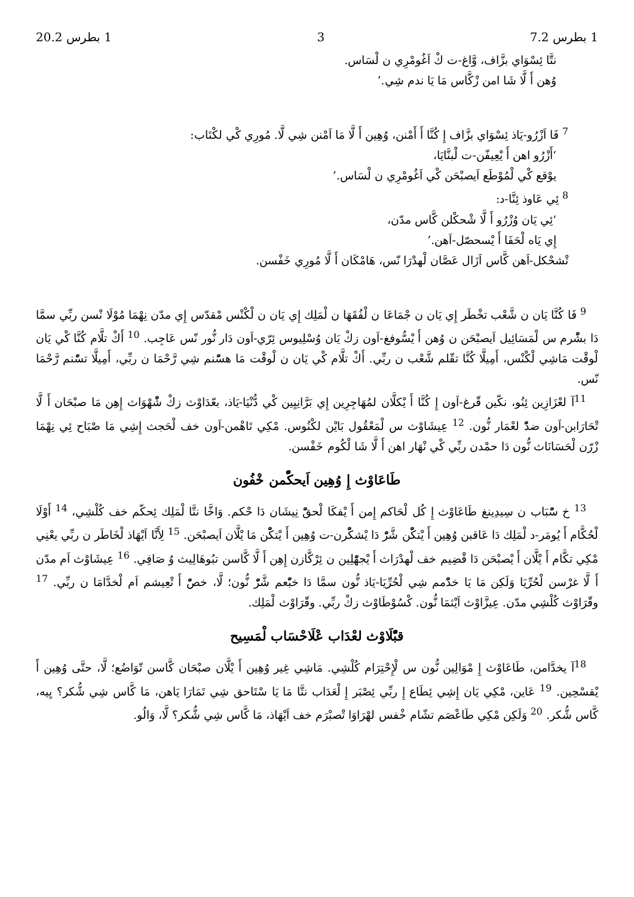1 بطرس 7.2 3 1 بطرس 20.2
نتَّا ئِسْوَاي بزَّاف، وَّاغ-ت كْ اَغُومْرِي ن لْسَاس.
وُهن أَ لَّا شَا امن زْكَّاس مَا يَا ندم شِي.’
<sup>7</sup> فَا اَزْرُو-يَاذ ئِسْوَاي بزَّاف إِ كُنَّا أَ أَمْنن، وُهِين أَ لَّا مَا اَمْنن شِي لَّا. مُورِي كْي لكْتَاب:
‘أَزْرُو اهن أَ يْعِيفّن-ت لْبنَّايَا،
يوْقع كْي لْمُوْطَع اَيصبْحَن كْي اَغُومْرِي ن لْسَاس.’
<sup>8</sup> ئِي عَاوذ ئِنَّا-د:
‘ئِي يَان وُزْرُو أَ لَّا شْحكْلن كَّاس مدّن،
إِي يَاه لْحَفَا أَ يْسحصّل-اَهن.’
تْشحْكل-اَهن كَّاس اَزَال عَصَّان لْهدْرَا نّس، هَامْكَان أَ لَّا مُورِي خَفْسن.
<sup>9</sup> فَا كُنَّا يَان ن شَّعْب تخْطَر إِي يَان ن جْمَاعَا ن لْفُقَهَا ن لْمَلِك إِي يَان ن لْكْنْس مْقدّس إِي مدّن نِهْمَا مُوْلَا نْسن ربِّي سمَّا دَا بشّْرم س لْمَسَائِيل اَيصبْحَن ن وُهن أَ يْسُّوفغ-اَون زكْ يَان وُسْلِيوس ئِرّي-اَون دَار نُّور نّس عَاجِب. <sup>10</sup> أَكْ تلَّام كُنَّا كْي يَان لْوقْت مَاشِي لْكْنْس، أَمِيلَّا كُنَّا تقّلم شَّعْب ن ربِّي. أَكْ تلَّام كْي يَان ن لْوقْت مَا هسّْنم شِي رَّحْمَا ن ربِّي، أَمِيلَّا تسّْنم رَّحْمَا نّس.
<sup>11</sup> آ لعْزَازِين ئِنُو، نكّين قّرغ-اَون إِ كُنَّا أَ يْكلَّان لمُهَاجِرِين إِي بَرَّانِيِين كْي دُّنْيَا-يَاذ، بعّدَاوْث زكْ شّْهْوَاث إِهِن مَا صبْحَان أَ لَّا تْحَارَابن-اَون ضدّْ لعْمَار نُّون. <sup>12</sup> عِيشَاوْث س لْمَعْقُول بَايْن لكْنُوس. مْكِي تَاهْمن-اَون خف لْحَجث إِشِي مَا صْبَاح ئِي نِهْمَا زْرّن لْحَسَانَاث نُّون دَا حمْدن ربِّي كْي نْهَار اهن أَ لَّا شَا لْكُوم خَفْسن.
طَاعَاوْث إِ وُهِين اَيحكّْمن خْفُون
<sup>13</sup> خ سّْبَاب ن سِيدِينغ طَاعَاوْث إِ كُل لْحَاكم إِمن أَ يْفكَا لْحقّْ نِيشَان دَا حْكم. وَاخَّا نتَّا لْمَلِك ئِحكّم خف كُلْشِي، <sup>14</sup> أَوْلَا لْحُكَّام أَ يُومَر-د لْمَلِك دَا عَاقبن وُهِين أَ يْتكّْن شَّرّْ دَا يْشكّْرن-ت وُهِين أَ يْتكّْن مَا يْلَّان اَيصبْحَن. <sup>15</sup> لِأَنَّا اَيْهَاذ لْخَاطَر ن ربِّي يعْنِي مْكِي تكَّام أَ يْلَّان أَ يْصبْحَن دَا قْضِيم خف لْهدْرَاث أَ يْجهّْلِين ن ئِرْكَّازن إِهِن أَ لَّا كَّاسن تبُوهَالِيث وُ صَافِي. <sup>16</sup> عِيشَاوْث اَم مدّن أَ لَّا غرْسن لْحُرِّيَا وَلَكِن مَا يَا خدّْمم شِي لْحُرِّيَا-يَاذ نُّون سمَّا دَا خبّْعم شَّرّْ نُّون؛ لَّا، خصّْ أَ تْعِيشم اَم لْخدَّامَا ن ربِّي. <sup>17</sup> وقّرَاوْث كُلْشِي مدّن. عِيزَّاوْث اَيْثمَا نُّون. كْسُوْطَاوْث زكْ ربِّي. وقّرَاوْث لْمَلِك.
قبّْلَاوْث لعْدَاب عْلَاحْسَاب لْمَسِيح
<sup>18</sup> آ يخدَّامن، طَاعَاوْث إِ مْوَالِين نُّون س لْإِحْتِرَام كُلْشِي. مَاشِي غِير وُهِين أَ يْلَّان صبْحَان كَّاسن تّوَاضُع؛ لَّا، حتَّى وُهِين أَ يْقسْحِين. <sup>19</sup> عَاين، مْكِي يَان إِشِي ئِطَاع إِ ربِّي ئِصْبَر إِ لْعَدَاب نتَّا مَا يَا سْتَاحق شِي تَمَارَا يَاهن، مَا كَّاس شِي شُّكر؟ يِيه، كَّاس شُّكر. <sup>20</sup> وَلَكِن مْكِي طَاعْصَم تشّام خْفس لهْرَاوَا تْصبْرَم خف اَيْهَاذ، مَا كَّاس شِي شُّكر؟ لَّا، وَالُو.